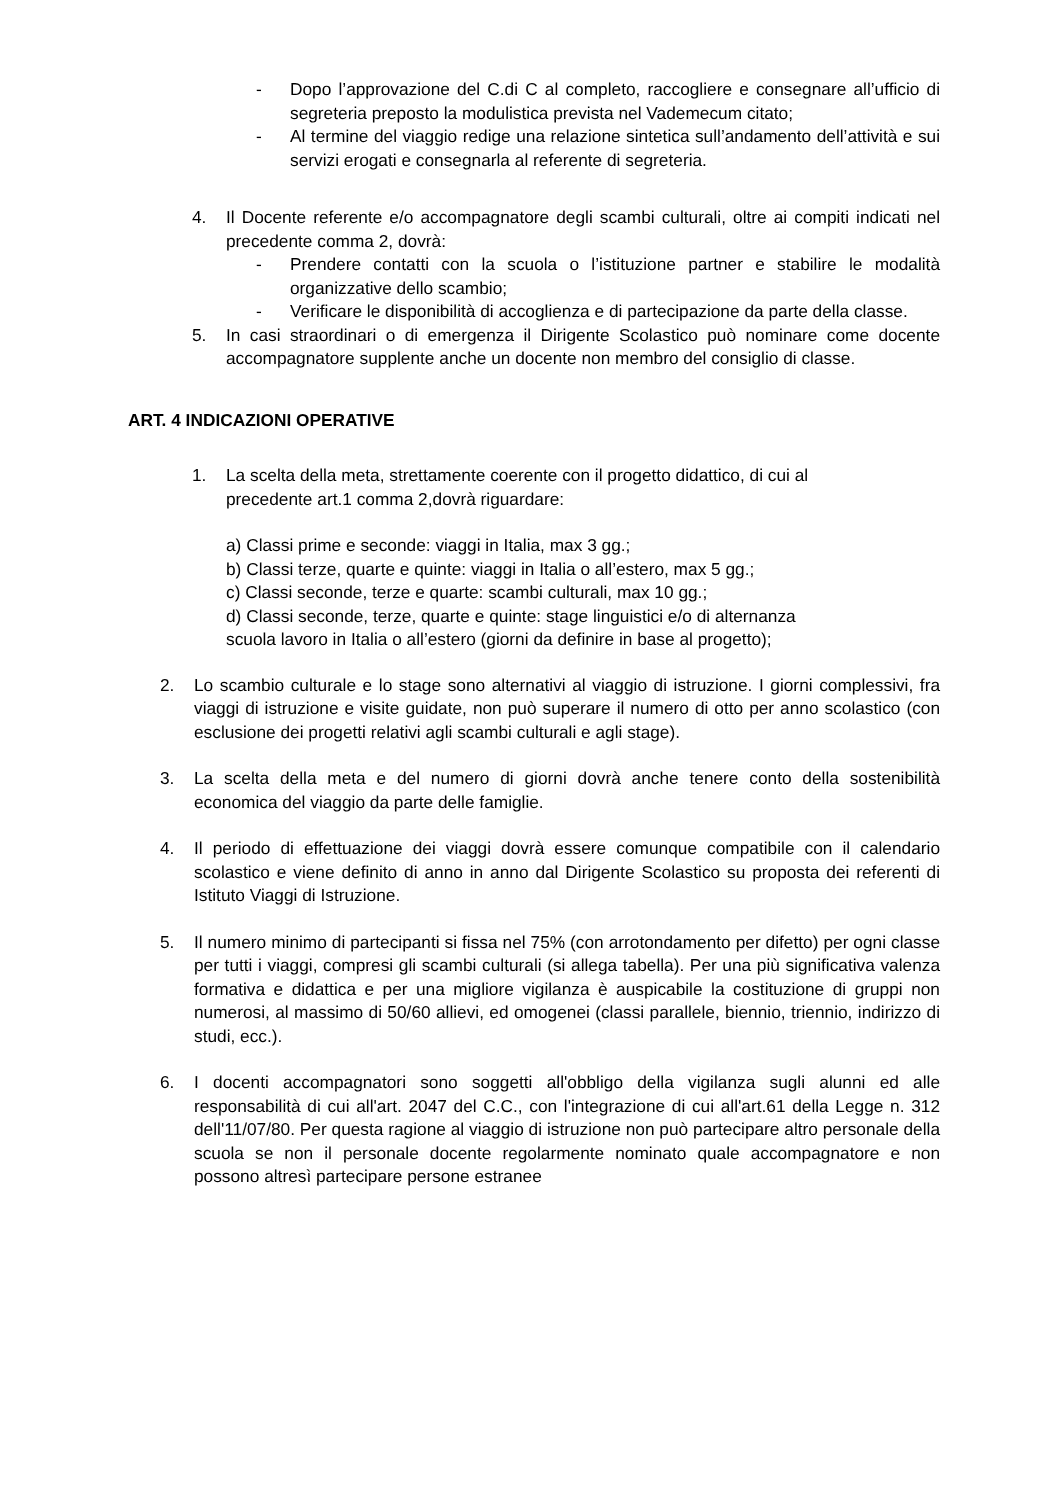- Dopo l’approvazione del C.di C al completo, raccogliere e consegnare all’ufficio di segreteria preposto la modulistica prevista nel Vademecum citato;
- Al termine del viaggio redige una relazione sintetica sull’andamento dell’attività e sui servizi erogati e consegnarla al referente di segreteria.
4. Il Docente referente e/o accompagnatore degli scambi culturali, oltre ai compiti indicati nel precedente comma 2, dovrà:
- Prendere contatti con la scuola o l’istituzione partner e stabilire le modalità organizzative dello scambio;
- Verificare le disponibilità di accoglienza e di partecipazione da parte della classe.
5. In casi straordinari o di emergenza il Dirigente Scolastico può nominare come docente accompagnatore supplente anche un docente non membro del consiglio di classe.
ART. 4 INDICAZIONI OPERATIVE
1. La scelta della meta, strettamente coerente con il progetto didattico, di cui al
precedente art.1 comma 2,dovrà riguardare:
a) Classi prime e seconde: viaggi in Italia, max 3 gg.;
b) Classi terze, quarte e quinte: viaggi in Italia o all’estero, max 5 gg.;
c) Classi seconde, terze e quarte: scambi culturali, max 10 gg.;
d) Classi seconde, terze, quarte e quinte: stage linguistici e/o di alternanza
scuola lavoro in Italia o all’estero (giorni da definire in base al progetto);
2. Lo scambio culturale e lo stage sono alternativi al viaggio di istruzione. I giorni complessivi, fra viaggi di istruzione e visite guidate, non può superare il numero di otto per anno scolastico (con esclusione dei progetti relativi agli scambi culturali e agli stage).
3. La scelta della meta e del numero di giorni dovrà anche tenere conto della sostenibilità economica del viaggio da parte delle famiglie.
4. Il periodo di effettuazione dei viaggi dovrà essere comunque compatibile con il calendario scolastico e viene definito di anno in anno dal Dirigente Scolastico su proposta dei referenti di Istituto Viaggi di Istruzione.
5. Il numero minimo di partecipanti si fissa nel 75% (con arrotondamento per difetto) per ogni classe per tutti i viaggi, compresi gli scambi culturali (si allega tabella). Per una più significativa valenza formativa e didattica e per una migliore vigilanza è auspicabile la costituzione di gruppi non numerosi, al massimo di 50/60 allievi, ed omogenei (classi parallele, biennio, triennio, indirizzo di studi, ecc.).
6. I docenti accompagnatori sono soggetti all'obbligo della vigilanza sugli alunni ed alle responsabilità di cui all'art. 2047 del C.C., con l'integrazione di cui all'art.61 della Legge n. 312 dell'11/07/80. Per questa ragione al viaggio di istruzione non può partecipare altro personale della scuola se non il personale docente regolarmente nominato quale accompagnatore e non possono altresì partecipare persone estranee